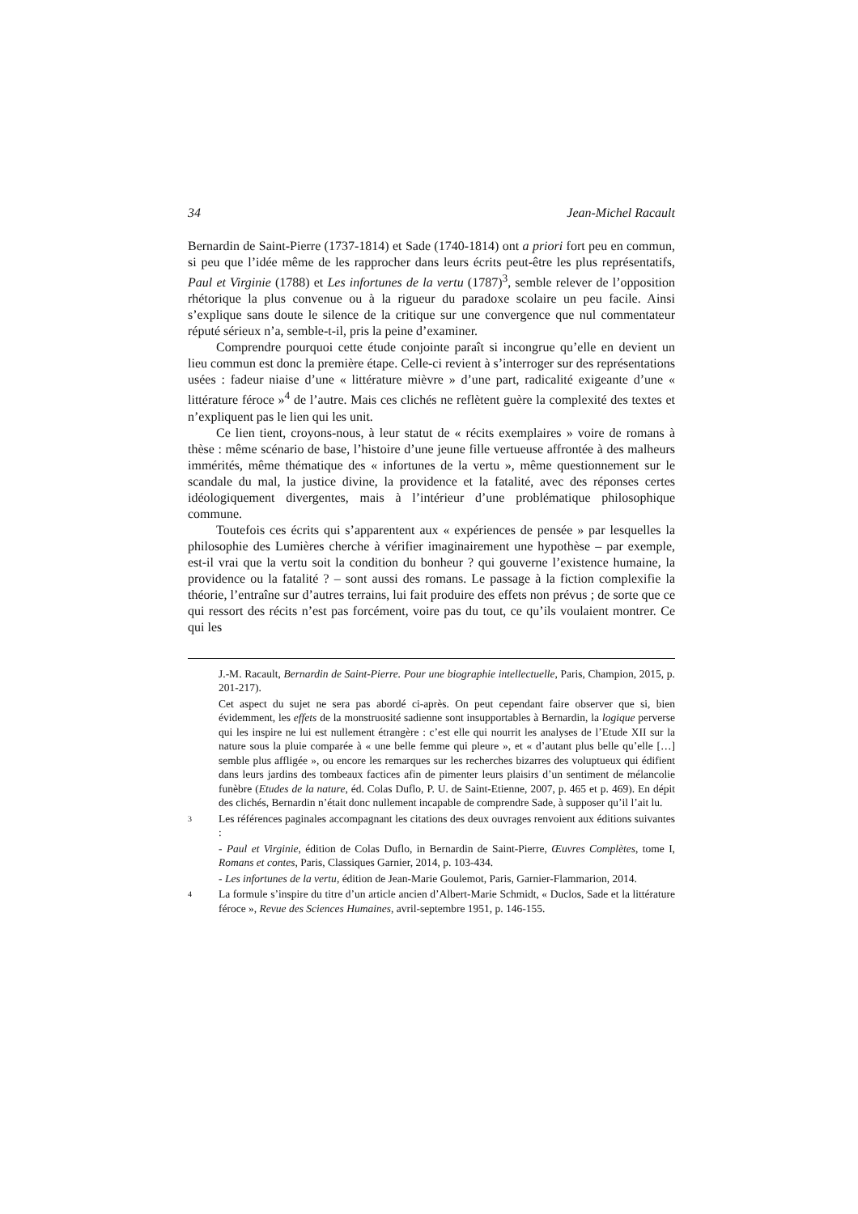34 Jean-Michel Racault
Bernardin de Saint-Pierre (1737-1814) et Sade (1740-1814) ont a priori fort peu en commun, si peu que l’idée même de les rapprocher dans leurs écrits peut-être les plus représentatifs, Paul et Virginie (1788) et Les infortunes de la vertu (1787)<sup>3</sup>, semble relever de l’opposition rhétorique la plus convenue ou à la rigueur du paradoxe scolaire un peu facile. Ainsi s’explique sans doute le silence de la critique sur une convergence que nul commentateur réputé sérieux n’a, semble-t-il, pris la peine d’examiner.
Comprendre pourquoi cette étude conjointe paraît si incongrue qu’elle en devient un lieu commun est donc la première étape. Celle-ci revient à s’interroger sur des représentations usées : fadeur niaise d’une « littérature mièvre » d’une part, radicalité exigeante d’une « littérature féroce »<sup>4</sup> de l’autre. Mais ces clichés ne reflètent guère la complexité des textes et n’expliquent pas le lien qui les unit.
Ce lien tient, croyons-nous, à leur statut de « récits exemplaires » voire de romans à thèse : même scénario de base, l’histoire d’une jeune fille vertueuse affrontée à des malheurs immérités, même thématique des « infortunes de la vertu », même questionnement sur le scandale du mal, la justice divine, la providence et la fatalité, avec des réponses certes idéologiquement divergentes, mais à l’intérieur d’une problématique philosophique commune.
Toutefois ces écrits qui s’apparentent aux « expériences de pensée » par lesquelles la philosophie des Lumières cherche à vérifier imaginairement une hypothèse – par exemple, est-il vrai que la vertu soit la condition du bonheur ? qui gouverne l’existence humaine, la providence ou la fatalité ? – sont aussi des romans. Le passage à la fiction complexifie la théorie, l’entraîne sur d’autres terrains, lui fait produire des effets non prévus ; de sorte que ce qui ressort des récits n’est pas forcément, voire pas du tout, ce qu’ils voulaient montrer. Ce qui les
J.-M. Racault, Bernardin de Saint-Pierre. Pour une biographie intellectuelle, Paris, Champion, 2015, p. 201-217).
Cet aspect du sujet ne sera pas abordé ci-après. On peut cependant faire observer que si, bien évidemment, les effets de la monstruosité sadienne sont insupportables à Bernardin, la logique perverse qui les inspire ne lui est nullement étrangère : c’est elle qui nourrit les analyses de l’Etude XII sur la nature sous la pluie comparée à « une belle femme qui pleure », et « d’autant plus belle qu’elle […] semble plus affligée », ou encore les remarques sur les recherches bizarres des voluptueux qui édifient dans leurs jardins des tombeaux factices afin de pimenter leurs plaisirs d’un sentiment de mélancolie funèbre (Etudes de la nature, éd. Colas Duflo, P. U. de Saint-Etienne, 2007, p. 465 et p. 469). En dépit des clichés, Bernardin n’était donc nullement incapable de comprendre Sade, à supposer qu’il l’ait lu.
3
Les références paginales accompagnant les citations des deux ouvrages renvoient aux éditions suivantes :
- Paul et Virginie, édition de Colas Duflo, in Bernardin de Saint-Pierre, Œuvres Complètes, tome I, Romans et contes, Paris, Classiques Garnier, 2014, p. 103-434.
- Les infortunes de la vertu, édition de Jean-Marie Goulemot, Paris, Garnier-Flammarion, 2014.
4
La formule s’inspire du titre d’un article ancien d’Albert-Marie Schmidt, « Duclos, Sade et la littérature féroce », Revue des Sciences Humaines, avril-septembre 1951, p. 146-155.